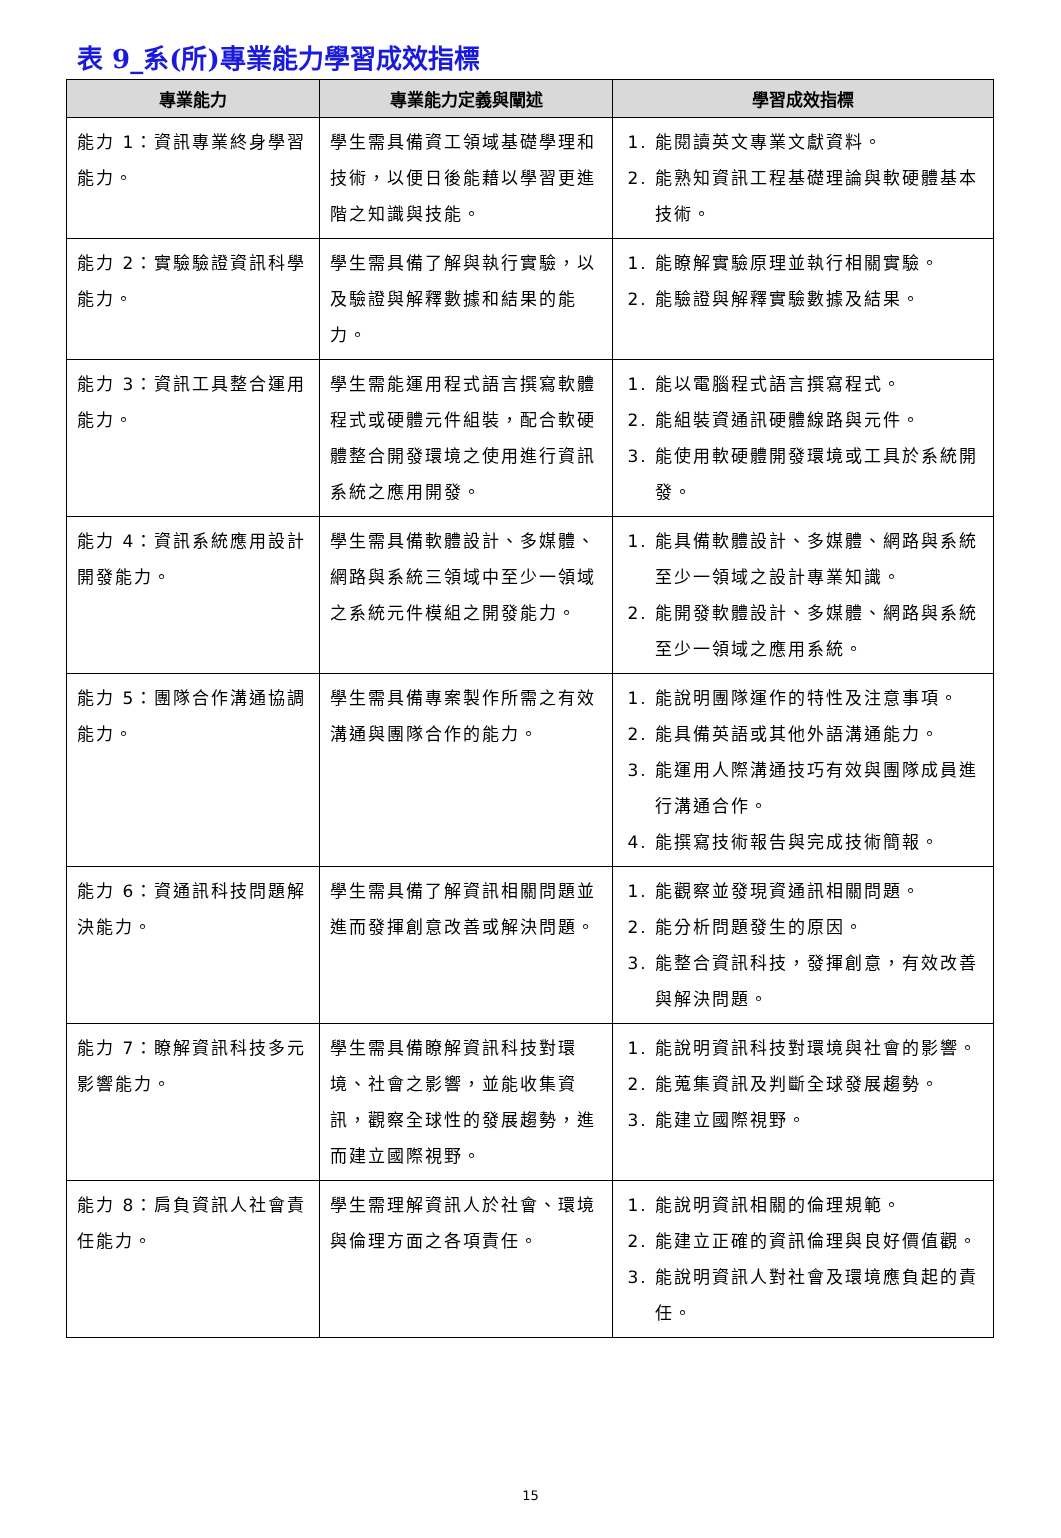表 9_系(所)專業能力學習成效指標
| 專業能力 | 專業能力定義與闡述 | 學習成效指標 |
| --- | --- | --- |
| 能力 1：資訊專業終身學習能力。 | 學生需具備資工領域基礎學理和技術，以便日後能藉以學習更進階之知識與技能。 | 1. 能閱讀英文專業文獻資料。 2. 能熟知資訊工程基礎理論與軟硬體基本技術。 |
| 能力 2：實驗驗證資訊科學能力。 | 學生需具備了解與執行實驗，以及驗證與解釋數據和結果的能力。 | 1. 能瞭解實驗原理並執行相關實驗。 2. 能驗證與解釋實驗數據及結果。 |
| 能力 3：資訊工具整合運用能力。 | 學生需能運用程式語言撰寫軟體程式或硬體元件組裝，配合軟硬體整合開發環境之使用進行資訊系統之應用開發。 | 1. 能以電腦程式語言撰寫程式。 2. 能組裝資通訊硬體線路與元件。 3. 能使用軟硬體開發環境或工具於系統開發。 |
| 能力 4：資訊系統應用設計開發能力。 | 學生需具備軟體設計、多媒體、網路與系統三領域中至少一領域之系統元件模組之開發能力。 | 1. 能具備軟體設計、多媒體、網路與系統至少一領域之設計專業知識。 2. 能開發軟體設計、多媒體、網路與系統至少一領域之應用系統。 |
| 能力 5：團隊合作溝通協調能力。 | 學生需具備專案製作所需之有效溝通與團隊合作的能力。 | 1. 能說明團隊運作的特性及注意事項。 2. 能具備英語或其他外語溝通能力。 3. 能運用人際溝通技巧有效與團隊成員進行溝通合作。 4. 能撰寫技術報告與完成技術簡報。 |
| 能力 6：資通訊科技問題解決能力。 | 學生需具備了解資訊相關問題並進而發揮創意改善或解決問題。 | 1. 能觀察並發現資通訊相關問題。 2. 能分析問題發生的原因。 3. 能整合資訊科技，發揮創意，有效改善與解決問題。 |
| 能力 7：瞭解資訊科技多元影響能力。 | 學生需具備瞭解資訊科技對環境、社會之影響，並能收集資訊，觀察全球性的發展趨勢，進而建立國際視野。 | 1. 能說明資訊科技對環境與社會的影響。 2. 能蒐集資訊及判斷全球發展趨勢。 3. 能建立國際視野。 |
| 能力 8：肩負資訊人社會責任能力。 | 學生需理解資訊人於社會、環境與倫理方面之各項責任。 | 1. 能說明資訊相關的倫理規範。 2. 能建立正確的資訊倫理與良好價值觀。 3. 能說明資訊人對社會及環境應負起的責任。 |
15